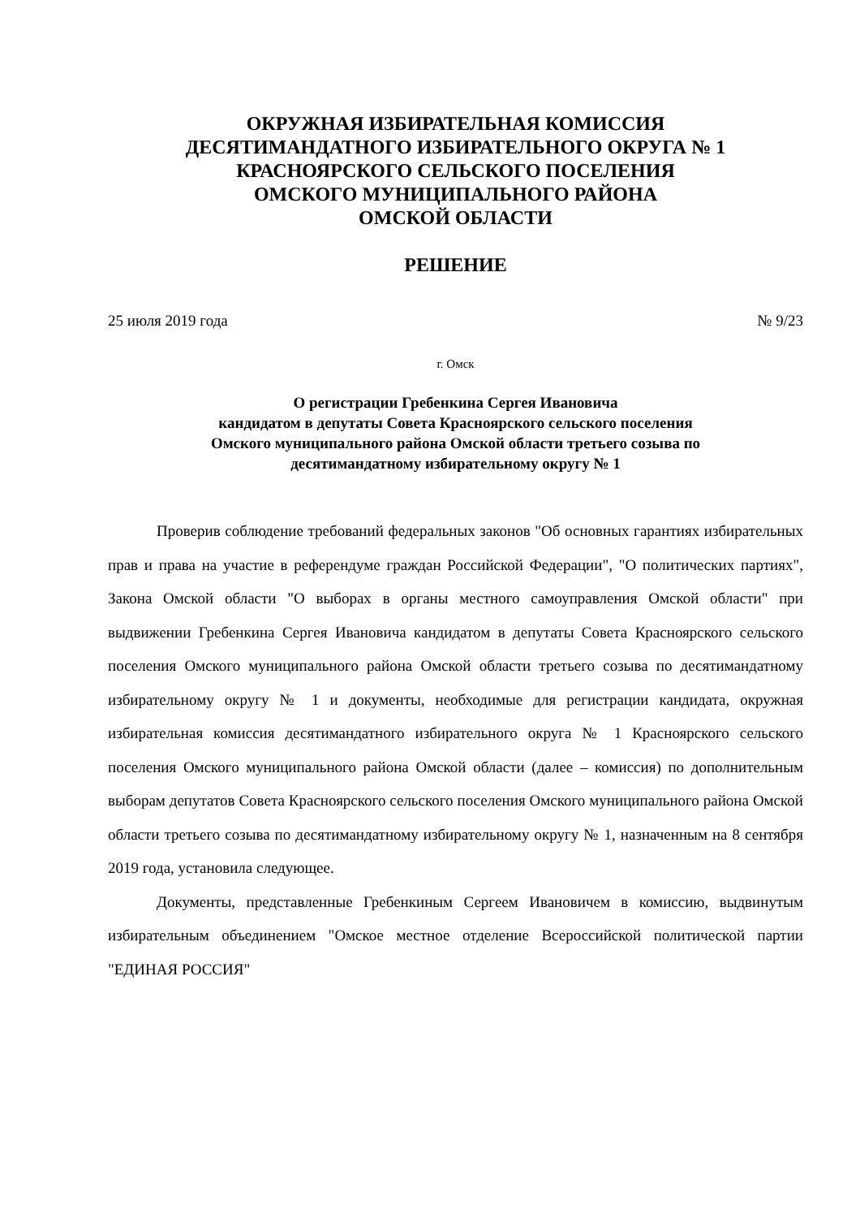ОКРУЖНАЯ ИЗБИРАТЕЛЬНАЯ КОМИССИЯ
ДЕСЯТИМАНДАТНОГО ИЗБИРАТЕЛЬНОГО ОКРУГА № 1
КРАСНОЯРСКОГО СЕЛЬСКОГО ПОСЕЛЕНИЯ
ОМСКОГО МУНИЦИПАЛЬНОГО РАЙОНА
ОМСКОЙ ОБЛАСТИ
РЕШЕНИЕ
25 июля 2019 года № 9/23
г. Омск
О регистрации Гребенкина Сергея Ивановича
кандидатом в депутаты Совета Красноярского сельского поселения
Омского муниципального района Омской области третьего созыва по
десятимандатному избирательному округу № 1
Проверив соблюдение требований федеральных законов "Об основных гарантиях избирательных прав и права на участие в референдуме граждан Российской Федерации", "О политических партиях", Закона Омской области "О выборах в органы местного самоуправления Омской области" при выдвижении Гребенкина Сергея Ивановича кандидатом в депутаты Совета Красноярского сельского поселения Омского муниципального района Омской области третьего созыва по десятимандатному избирательному округу № 1 и документы, необходимые для регистрации кандидата, окружная избирательная комиссия десятимандатного избирательного округа № 1 Красноярского сельского поселения Омского муниципального района Омской области (далее – комиссия) по дополнительным выборам депутатов Совета Красноярского сельского поселения Омского муниципального района Омской области третьего созыва по десятимандатному избирательному округу № 1, назначенным на 8 сентября 2019 года, установила следующее.
Документы, представленные Гребенкиным Сергеем Ивановичем в комиссию, выдвинутым избирательным объединением "Омское местное отделение Всероссийской политической партии "ЕДИНАЯ РОССИЯ"